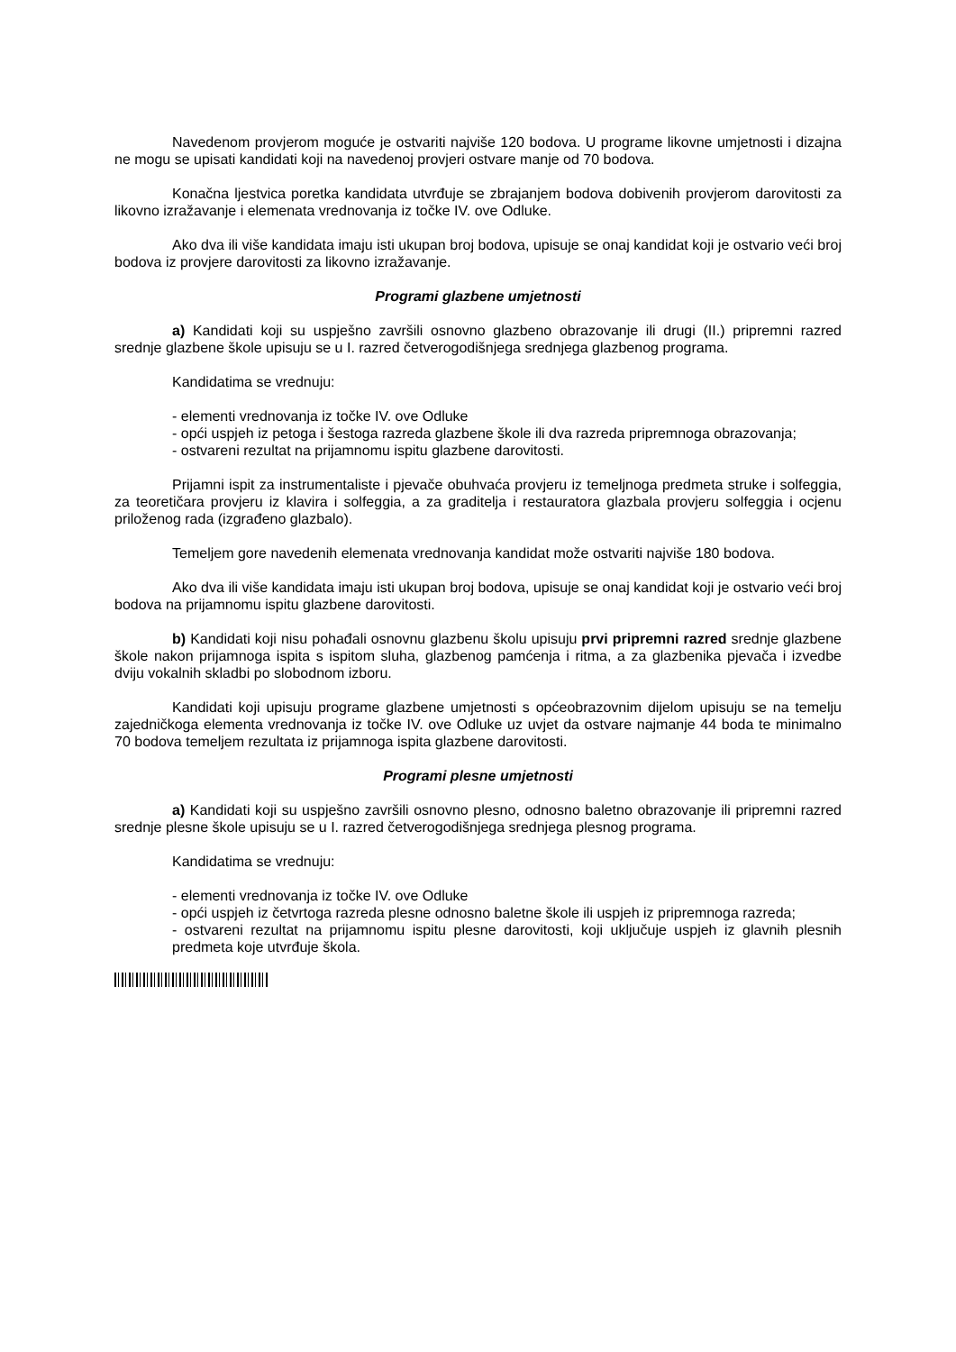Navedenom provjerom moguće je ostvariti najviše 120 bodova. U programe likovne umjetnosti i dizajna ne mogu se upisati kandidati koji na navedenoj provjeri ostvare manje od 70 bodova.
Konačna ljestvica poretka kandidata utvrđuje se zbrajanjem bodova dobivenih provjerom darovitosti za likovno izražavanje i elemenata vrednovanja iz točke IV. ove Odluke.
Ako dva ili više kandidata imaju isti ukupan broj bodova, upisuje se onaj kandidat koji je ostvario veći broj bodova iz provjere darovitosti za likovno izražavanje.
Programi glazbene umjetnosti
a) Kandidati koji su uspješno završili osnovno glazbeno obrazovanje ili drugi (II.) pripremni razred srednje glazbene škole upisuju se u I. razred četverogodišnjega srednjega glazbenog programa.
Kandidatima se vrednuju:
- elementi vrednovanja iz točke IV. ove Odluke
- opći uspjeh iz petoga i šestoga razreda glazbene škole ili dva razreda pripremnoga obrazovanja;
- ostvareni rezultat na prijamnomu ispitu glazbene darovitosti.
Prijamni ispit za instrumentaliste i pjevače obuhvaća provjeru iz temeljnoga predmeta struke i solfeggia, za teoretičara provjeru iz klavira i solfeggia, a za graditelja i restauratora glazbala provjeru solfeggia i ocjenu priloženog rada (izgrađeno glazbalo).
Temeljem gore navedenih elemenata vrednovanja kandidat može ostvariti najviše 180 bodova.
Ako dva ili više kandidata imaju isti ukupan broj bodova, upisuje se onaj kandidat koji je ostvario veći broj bodova na prijamnomu ispitu glazbene darovitosti.
b) Kandidati koji nisu pohađali osnovnu glazbenu školu upisuju prvi pripremni razred srednje glazbene škole nakon prijamnoga ispita s ispitom sluha, glazbenog pamćenja i ritma, a za glazbenika pjevača i izvedbe dviju vokalnih skladbi po slobodnom izboru.
Kandidati koji upisuju programe glazbene umjetnosti s općeobrazovnim dijelom upisuju se na temelju zajedničkoga elementa vrednovanja iz točke IV. ove Odluke uz uvjet da ostvare najmanje 44 boda te minimalno 70 bodova temeljem rezultata iz prijamnoga ispita glazbene darovitosti.
Programi plesne umjetnosti
a) Kandidati koji su uspješno završili osnovno plesno, odnosno baletno obrazovanje ili pripremni razred srednje plesne škole upisuju se u I. razred četverogodišnjega srednjega plesnog programa.
Kandidatima se vrednuju:
- elementi vrednovanja iz točke IV. ove Odluke
- opći uspjeh iz četvrtoga razreda plesne odnosno baletne škole ili uspjeh iz pripremnoga razreda;
- ostvareni rezultat na prijamnomu ispitu plesne darovitosti, koji uključuje uspjeh iz glavnih plesnih predmeta koje utvrđuje škola.